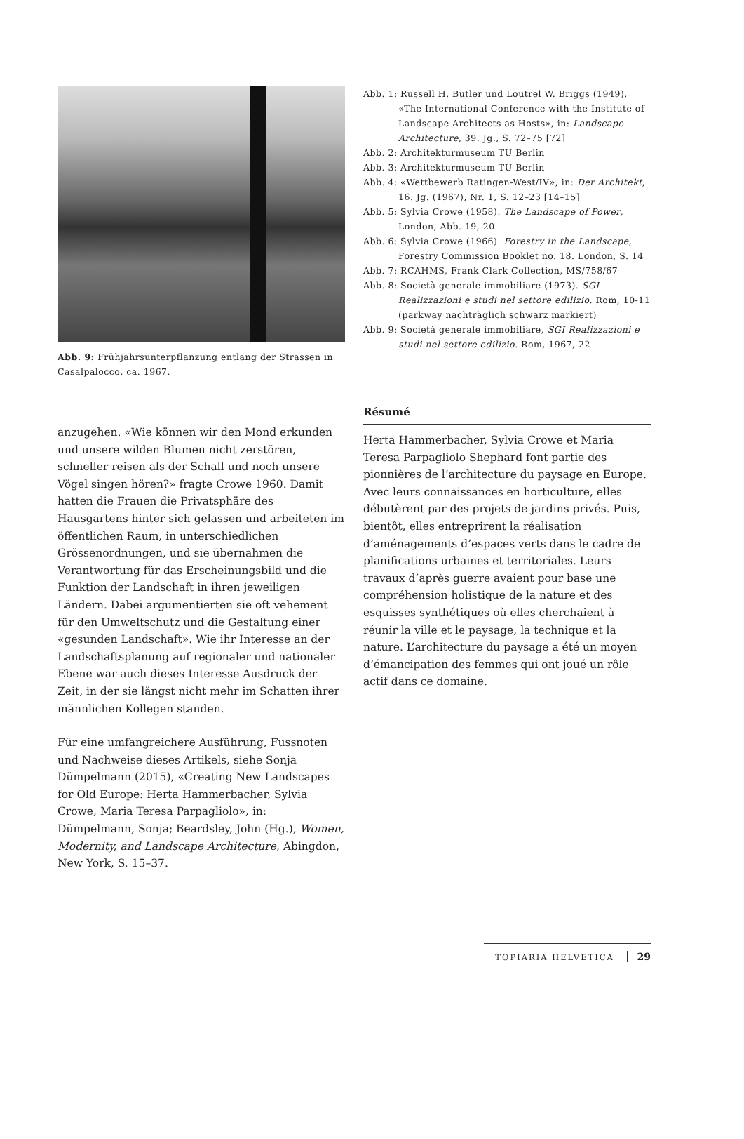Abb. 9: Frühjahrsunterpflanzung entlang der Strassen in Casalpalocco, ca. 1967.
Abb. 1: Russell H. Butler und Loutrel W. Briggs (1949). «The International Conference with the Institute of Landscape Architects as Hosts», in: Landscape Architecture, 39. Jg., S. 72–75 [72]
Abb. 2: Architekturmuseum TU Berlin
Abb. 3: Architekturmuseum TU Berlin
Abb. 4: «Wettbewerb Ratingen-West/IV», in: Der Architekt, 16. Jg. (1967), Nr. 1, S. 12–23 [14–15]
Abb. 5: Sylvia Crowe (1958). The Landscape of Power, London, Abb. 19, 20
Abb. 6: Sylvia Crowe (1966). Forestry in the Landscape, Forestry Commission Booklet no. 18. London, S. 14
Abb. 7: RCAHMS, Frank Clark Collection, MS/758/67
Abb. 8: Società generale immobiliare (1973). SGI Realizzazioni e studi nel settore edilizio. Rom, 10-11 (parkway nachträglich schwarz markiert)
Abb. 9: Società generale immobiliare, SGI Realizzazioni e studi nel settore edilizio. Rom, 1967, 22
anzugehen. «Wie können wir den Mond erkunden und unsere wilden Blumen nicht zerstören, schneller reisen als der Schall und noch unsere Vögel singen hören?» fragte Crowe 1960. Damit hatten die Frauen die Privatsphäre des Hausgartens hinter sich gelassen und arbeiteten im öffentlichen Raum, in unterschiedlichen Grössenordnungen, und sie übernahmen die Verantwortung für das Erscheinungsbild und die Funktion der Landschaft in ihren jeweiligen Ländern. Dabei argumentierten sie oft vehement für den Umweltschutz und die Gestaltung einer «gesunden Landschaft». Wie ihr Interesse an der Landschaftsplanung auf regionaler und nationaler Ebene war auch dieses Interesse Ausdruck der Zeit, in der sie längst nicht mehr im Schatten ihrer männlichen Kollegen standen.
Für eine umfangreichere Ausführung, Fussnoten und Nachweise dieses Artikels, siehe Sonja Dümpelmann (2015), «Creating New Landscapes for Old Europe: Herta Hammerbacher, Sylvia Crowe, Maria Teresa Parpagliolo», in: Dümpelmann, Sonja; Beardsley, John (Hg.), Women, Modernity, and Landscape Architecture, Abingdon, New York, S. 15–37.
Résumé
Herta Hammerbacher, Sylvia Crowe et Maria Teresa Parpagliolo Shephard font partie des pionnières de l’architecture du paysage en Europe. Avec leurs connaissances en horticulture, elles débutèrent par des projets de jardins privés. Puis, bientôt, elles entreprirent la réalisation d’aménagements d’espaces verts dans le cadre de planifications urbaines et territoriales. Leurs travaux d’après guerre avaient pour base une compréhension holistique de la nature et des esquisses synthétiques où elles cherchaient à réunir la ville et le paysage, la technique et la nature. L’architecture du paysage a été un moyen d’émancipation des femmes qui ont joué un rôle actif dans ce domaine.
TOPIARIA HELVETICA 29